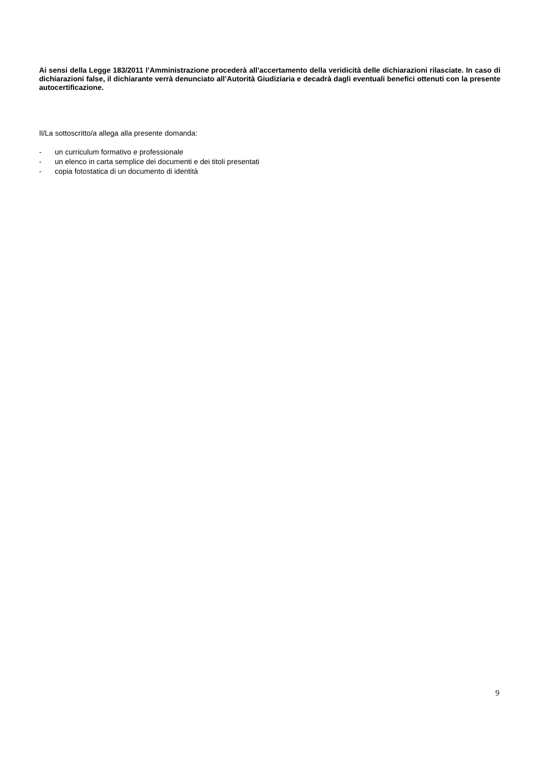Ai sensi della Legge 183/2011 l’Amministrazione procederà all’accertamento della veridicità delle dichiarazioni rilasciate. In caso di dichiarazioni false, il dichiarante verrà denunciato all’Autorità Giudiziaria e decadrà dagli eventuali benefici ottenuti con la presente autocertificazione.
Il/La sottoscritto/a allega alla presente domanda:
- un curriculum formativo e professionale
- un elenco in carta semplice dei documenti e dei titoli presentati
- copia fotostatica di un documento di identità
9